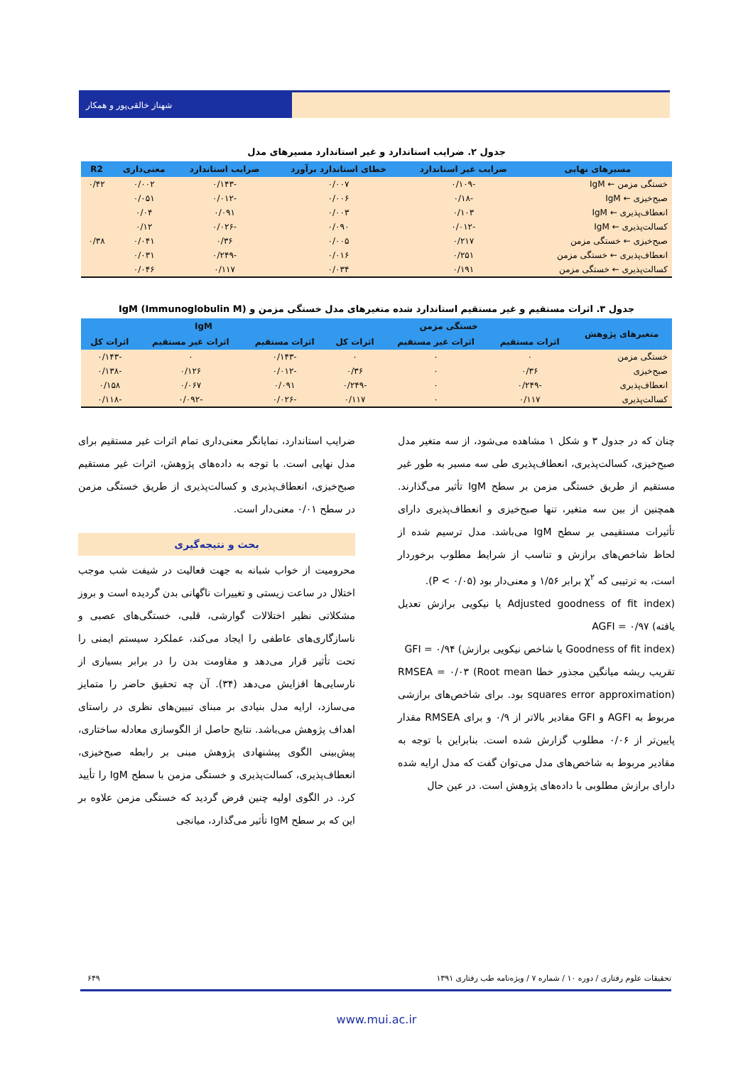شهناز خالقی‌پور و همکار
جدول ۲. ضرایب استاندارد و غیر استاندارد مسیرهای مدل
| مسیرهای نهایی | ضرایب غیر استاندارد | خطای استاندارد برآورد | ضرایب استاندارد | معنی‌داری | R2 |
| --- | --- | --- | --- | --- | --- |
| خستگی مزمن ← IgM | -۰/۱۰۹ | ۰/۰۰۷ | -۰/۱۴۳ | ۰/۰۰۲ | ۰/۴۲ |
| صبح‌خیزی ← IgM | -۰/۱۸ | ۰/۰۰۶ | -۰/۰۱۲ | ۰/۰۵۱ | |
| انعطاف‌پذیری ← IgM | ۰/۱۰۳ | ۰/۰۰۳ | ۰/۰۹۱ | ۰/۰۴ | |
| کسالت‌پذیری ← IgM | -۰/۰۱۲ | ۰/۰۹۰ | -۰/۰۲۶ | ۰/۱۲ | |
| صبح‌خیزی ← خستگی مزمن | ۰/۲۱۷ | ۰/۰۰۵ | ۰/۳۶ | ۰/۰۴۱ | ۰/۳۸ |
| انعطاف‌پذیری ← خستگی مزمن | ۰/۲۵۱ | ۰/۰۱۶ | -۰/۲۴۹ | ۰/۰۳۱ | |
| کسالت‌پذیری ← خستگی مزمن | ۰/۱۹۱ | ۰/۰۳۴ | ۰/۱۱۷ | ۰/۰۴۶ | |
جدول ۳. اثرات مستقیم و غیر مستقیم استاندارد شده متغیرهای مدل خستگی مزمن و IgM (Immunoglobulin M)
| متغیرهای پژوهش | خستگی مزمن | | | IgM | | |
| --- | --- | --- | --- | --- | --- | --- |
| | اثرات مستقیم | اثرات غیر مستقیم | اثرات کل | اثرات مستقیم | اثرات غیر مستقیم | اثرات کل |
| خستگی مزمن | ۰ | ۰ | ۰ | -۰/۱۴۳ | ۰ | -۰/۱۴۳ |
| صبح‌خیزی | ۰/۳۶ | ۰ | ۰/۳۶ | -۰/۰۱۲ | ۰/۱۲۶ | -۰/۱۳۸ |
| انعطاف‌پذیری | -۰/۲۴۹ | ۰ | -۰/۲۴۹ | ۰/۰۹۱ | ۰/۰۶۷ | ۰/۱۵۸ |
| کسالت‌پذیری | ۰/۱۱۷ | ۰ | ۰/۱۱۷ | -۰/۰۲۶ | -۰/۰۹۲ | -۰/۱۱۸ |
چنان که در جدول ۳ و شکل ۱ مشاهده می‌شود، از سه متغیر مدل صبح‌خیزی، کسالت‌پذیری، انعطاف‌پذیری طی سه مسیر به طور غیر مستقیم از طریق خستگی مزمن بر سطح IgM تأثیر می‌گذارند. همچنین از بین سه متغیر، تنها صبح‌خیزی و انعطاف‌پذیری دارای تأثیرات مستقیمی بر سطح IgM می‌باشد. مدل ترسیم شده از لحاظ شاخص‌های برازش و تناسب از شرایط مطلوب برخوردار است، به ترتیبی که χ<sup>۲</sup> برابر ۱/۵۶ و معنی‌دار بود (P < ۰/۰۵).
(Adjusted goodness of fit index یا نیکویی برازش تعدیل یافته) AGFI = ۰/۹۷
(Goodness of fit index یا شاخص نیکویی برازش) GFI = ۰/۹۴
تقریب ریشه میانگین مجذور خطا RMSEA = ۰/۰۳ (Root mean squares error approximation) بود. برای شاخص‌های برازشی مربوط به AGFI و GFI مقادیر بالاتر از ۰/۹ و برای RMSEA مقدار پایین‌تر از ۰/۰۶ مطلوب گزارش شده است. بنابراین با توجه به مقادیر مربوط به شاخص‌های مدل می‌توان گفت که مدل ارایه شده دارای برازش مطلوبی با داده‌های پژوهش است. در عین حال
ضرایب استاندارد، نمایانگر معنی‌داری تمام اثرات غیر مستقیم برای مدل نهایی است. با توجه به داده‌های پژوهش، اثرات غیر مستقیم صبح‌خیزی، انعطاف‌پذیری و کسالت‌پذیری از طریق خستگی مزمن در سطح ۰/۰۱ معنی‌دار است.
بحث و نتیجه‌گیری
محرومیت از خواب شبانه به جهت فعالیت در شیفت شب موجب اختلال در ساعت زیستی و تغییرات ناگهانی بدن گردیده است و بروز مشکلاتی نظیر اختلالات گوارشی، قلبی، خستگی‌های عصبی و ناسازگاری‌های عاطفی را ایجاد می‌کند، عملکرد سیستم ایمنی را تحت تأثیر قرار می‌دهد و مقاومت بدن را در برابر بسیاری از نارسایی‌ها افزایش می‌دهد (۳۴). آن چه تحقیق حاضر را متمایز می‌سازد، ارایه مدل بنیادی بر مبنای تبیین‌های نظری در راستای اهداف پژوهش می‌باشد. نتایج حاصل از الگوسازی معادله ساختاری، پیش‌بینی الگوی پیشنهادی پژوهش مبنی بر رابطه صبح‌خیزی، انعطاف‌پذیری، کسالت‌پذیری و خستگی مزمن با سطح IgM را تأیید کرد. در الگوی اولیه چنین فرض گردید که خستگی مزمن علاوه بر این که بر سطح IgM تأثیر می‌گذارد، میانجی
تحقیقات علوم رفتاری / دوره ۱۰ / شماره ۷ / ویژه‌نامه طب رفتاری ۱۳۹۱ ۶۴۹
www.mui.ac.ir